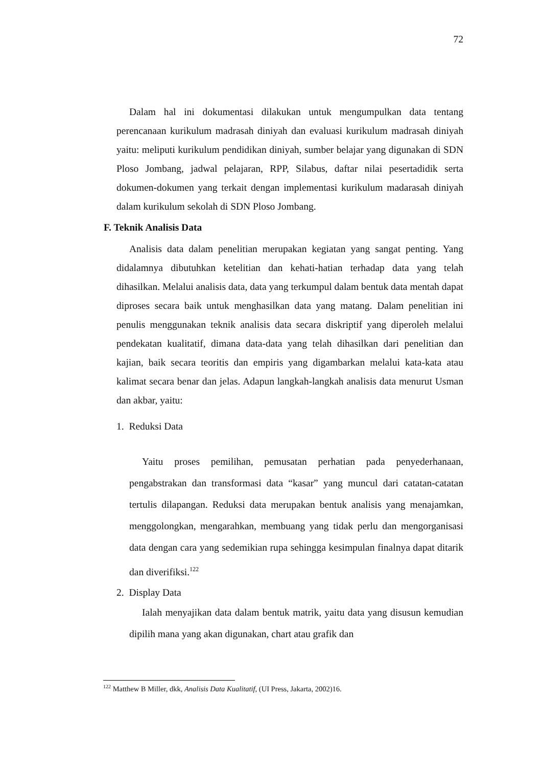72
Dalam hal ini dokumentasi dilakukan untuk mengumpulkan data tentang perencanaan kurikulum madrasah diniyah dan evaluasi kurikulum madrasah diniyah yaitu: meliputi kurikulum pendidikan diniyah, sumber belajar yang digunakan di SDN Ploso Jombang, jadwal pelajaran, RPP, Silabus, daftar nilai pesertadidik serta dokumen-dokumen yang terkait dengan implementasi kurikulum madarasah diniyah dalam kurikulum sekolah di SDN Ploso Jombang.
F. Teknik Analisis Data
Analisis data dalam penelitian merupakan kegiatan yang sangat penting. Yang didalamnya dibutuhkan ketelitian dan kehati-hatian terhadap data yang telah dihasilkan. Melalui analisis data, data yang terkumpul dalam bentuk data mentah dapat diproses secara baik untuk menghasilkan data yang matang. Dalam penelitian ini penulis menggunakan teknik analisis data secara diskriptif yang diperoleh melalui pendekatan kualitatif, dimana data-data yang telah dihasilkan dari penelitian dan kajian, baik secara teoritis dan empiris yang digambarkan melalui kata-kata atau kalimat secara benar dan jelas. Adapun langkah-langkah analisis data menurut Usman dan akbar, yaitu:
1. Reduksi Data
Yaitu proses pemilihan, pemusatan perhatian pada penyederhanaan, pengabstrakan dan transformasi data “kasar” yang muncul dari catatan-catatan tertulis dilapangan. Reduksi data merupakan bentuk analisis yang menajamkan, menggolongkan, mengarahkan, membuang yang tidak perlu dan mengorganisasi data dengan cara yang sedemikian rupa sehingga kesimpulan finalnya dapat ditarik dan diverifiksi.<sup>122</sup>
2. Display Data
Ialah menyajikan data dalam bentuk matrik, yaitu data yang disusun kemudian dipilih mana yang akan digunakan, chart atau grafik dan
<sup>122</sup> Matthew B Miller, dkk, Analisis Data Kualitatif, (UI Press, Jakarta, 2002)16.